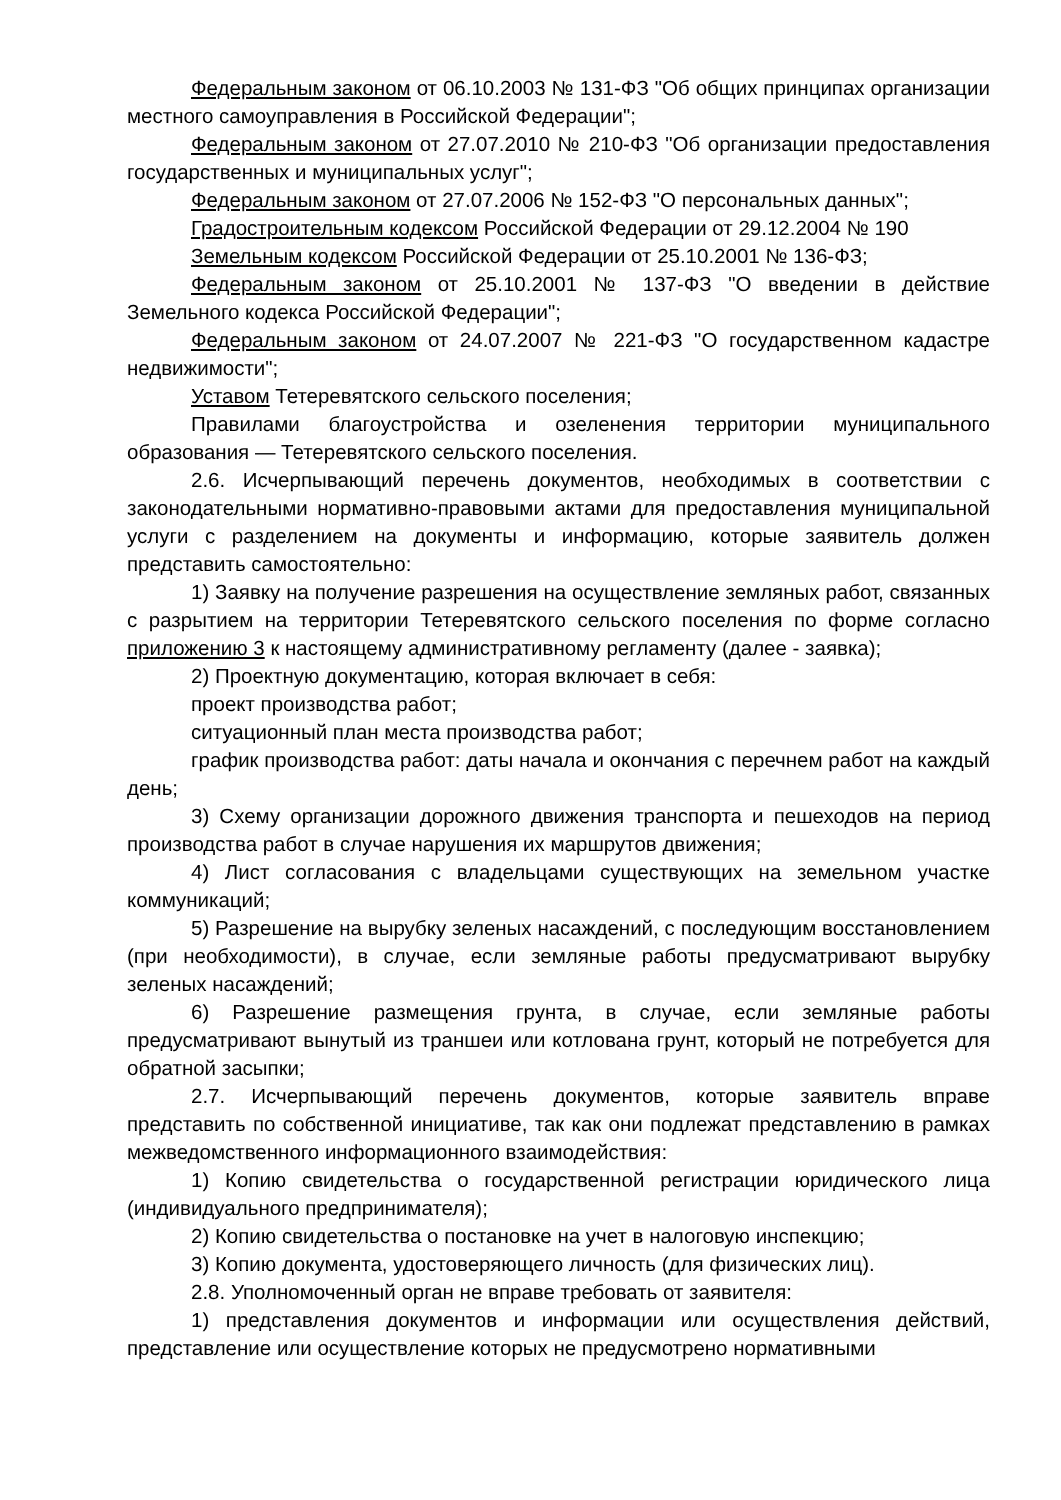Федеральным законом от 06.10.2003 № 131-ФЗ "Об общих принципах организации местного самоуправления в Российской Федерации";
Федеральным законом от 27.07.2010 № 210-ФЗ "Об организации предоставления государственных и муниципальных услуг";
Федеральным законом от 27.07.2006 № 152-ФЗ "О персональных данных";
Градостроительным кодексом Российской Федерации от 29.12.2004 № 190
Земельным кодексом Российской Федерации от 25.10.2001 № 136-ФЗ;
Федеральным законом от 25.10.2001 № 137-ФЗ "О введении в действие Земельного кодекса Российской Федерации";
Федеральным законом от 24.07.2007 № 221-ФЗ "О государственном кадастре недвижимости";
Уставом Тетеревятского сельского поселения;
Правилами благоустройства и озеленения территории муниципального образования — Тетеревятского сельского поселения.
2.6. Исчерпывающий перечень документов, необходимых в соответствии с законодательными нормативно-правовыми актами для предоставления муниципальной услуги с разделением на документы и информацию, которые заявитель должен представить самостоятельно:
1) Заявку на получение разрешения на осуществление земляных работ, связанных с разрытием на территории Тетеревятского сельского поселения по форме согласно приложению 3 к настоящему административному регламенту (далее - заявка);
2) Проектную документацию, которая включает в себя:
проект производства работ;
ситуационный план места производства работ;
график производства работ: даты начала и окончания с перечнем работ на каждый день;
3) Схему организации дорожного движения транспорта и пешеходов на период производства работ в случае нарушения их маршрутов движения;
4) Лист согласования с владельцами существующих на земельном участке коммуникаций;
5) Разрешение на вырубку зеленых насаждений, с последующим восстановлением (при необходимости), в случае, если земляные работы предусматривают вырубку зеленых насаждений;
6) Разрешение размещения грунта, в случае, если земляные работы предусматривают вынутый из траншеи или котлована грунт, который не потребуется для обратной засыпки;
2.7. Исчерпывающий перечень документов, которые заявитель вправе представить по собственной инициативе, так как они подлежат представлению в рамках межведомственного информационного взаимодействия:
1) Копию свидетельства о государственной регистрации юридического лица (индивидуального предпринимателя);
2) Копию свидетельства о постановке на учет в налоговую инспекцию;
3) Копию документа, удостоверяющего личность (для физических лиц).
2.8. Уполномоченный орган не вправе требовать от заявителя:
1) представления документов и информации или осуществления действий, представление или осуществление которых не предусмотрено нормативными